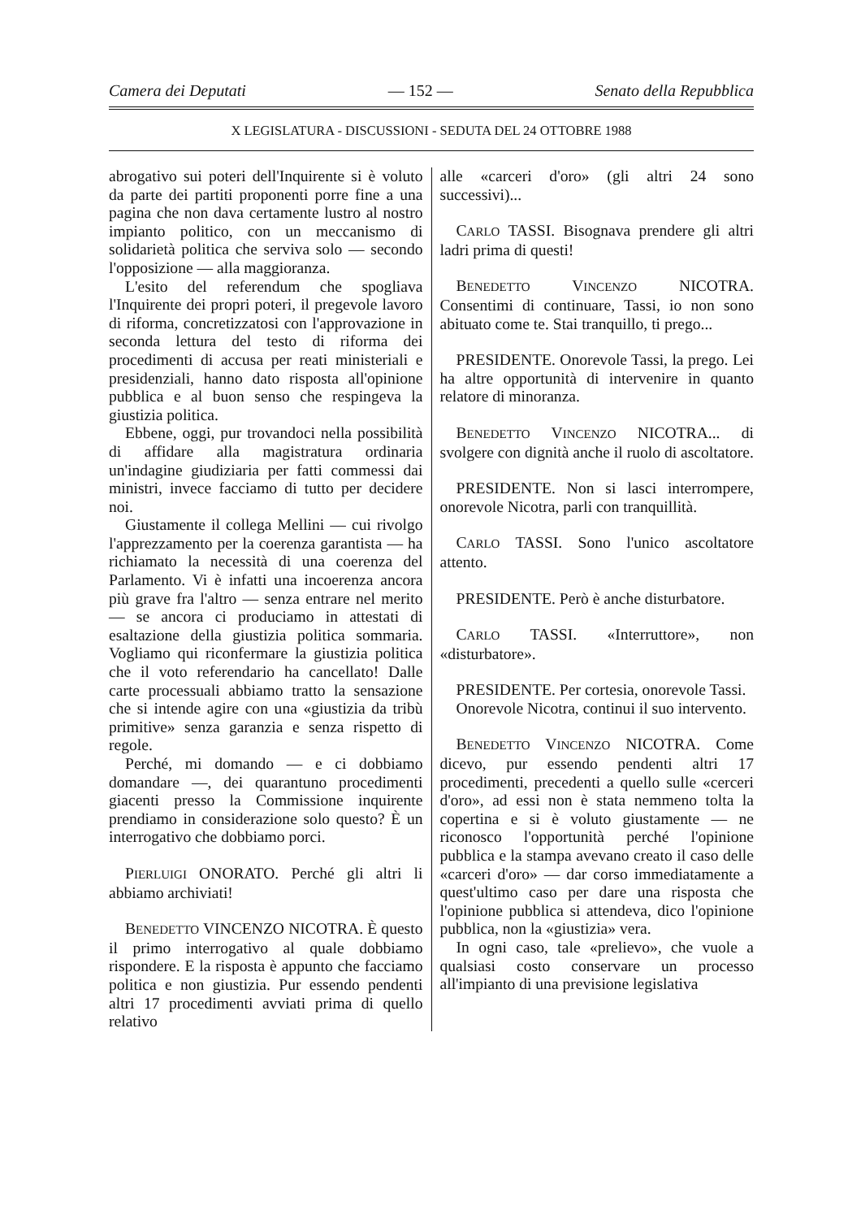Camera dei Deputati — 152 — Senato della Repubblica
X LEGISLATURA - DISCUSSIONI - SEDUTA DEL 24 OTTOBRE 1988
abrogativo sui poteri dell'Inquirente si è voluto da parte dei partiti proponenti porre fine a una pagina che non dava certamente lustro al nostro impianto politico, con un meccanismo di solidarietà politica che serviva solo — secondo l'opposizione — alla maggioranza.
L'esito del referendum che spogliava l'Inquirente dei propri poteri, il pregevole lavoro di riforma, concretizzatosi con l'approvazione in seconda lettura del testo di riforma dei procedimenti di accusa per reati ministeriali e presidenziali, hanno dato risposta all'opinione pubblica e al buon senso che respingeva la giustizia politica.
Ebbene, oggi, pur trovandoci nella possibilità di affidare alla magistratura ordinaria un'indagine giudiziaria per fatti commessi dai ministri, invece facciamo di tutto per decidere noi.
Giustamente il collega Mellini — cui rivolgo l'apprezzamento per la coerenza garantista — ha richiamato la necessità di una coerenza del Parlamento. Vi è infatti una incoerenza ancora più grave fra l'altro — senza entrare nel merito — se ancora ci produciamo in attestati di esaltazione della giustizia politica sommaria. Vogliamo qui riconfermare la giustizia politica che il voto referendario ha cancellato! Dalle carte processuali abbiamo tratto la sensazione che si intende agire con una «giustizia da tribù primitive» senza garanzia e senza rispetto di regole.
Perché, mi domando — e ci dobbiamo domandare —, dei quarantuno procedimenti giacenti presso la Commissione inquirente prendiamo in considerazione solo questo? È un interrogativo che dobbiamo porci.
PIERLUIGI ONORATO. Perché gli altri li abbiamo archiviati!
BENEDETTO VINCENZO NICOTRA. È questo il primo interrogativo al quale dobbiamo rispondere. E la risposta è appunto che facciamo politica e non giustizia. Pur essendo pendenti altri 17 procedimenti avviati prima di quello relativo
alle «carceri d'oro» (gli altri 24 sono successivi)...
CARLO TASSI. Bisognava prendere gli altri ladri prima di questi!
BENEDETTO VINCENZO NICOTRA. Consentimi di continuare, Tassi, io non sono abituato come te. Stai tranquillo, ti prego...
PRESIDENTE. Onorevole Tassi, la prego. Lei ha altre opportunità di intervenire in quanto relatore di minoranza.
BENEDETTO VINCENZO NICOTRA... di svolgere con dignità anche il ruolo di ascoltatore.
PRESIDENTE. Non si lasci interrompere, onorevole Nicotra, parli con tranquillità.
CARLO TASSI. Sono l'unico ascoltatore attento.
PRESIDENTE. Però è anche disturbatore.
CARLO TASSI. «Interruttore», non «disturbatore».
PRESIDENTE. Per cortesia, onorevole Tassi.
Onorevole Nicotra, continui il suo intervento.
BENEDETTO VINCENZO NICOTRA. Come dicevo, pur essendo pendenti altri 17 procedimenti, precedenti a quello sulle «cerceri d'oro», ad essi non è stata nemmeno tolta la copertina e si è voluto giustamente — ne riconosco l'opportunità perché l'opinione pubblica e la stampa avevano creato il caso delle «carceri d'oro» — dar corso immediatamente a quest'ultimo caso per dare una risposta che l'opinione pubblica si attendeva, dico l'opinione pubblica, non la «giustizia» vera.
In ogni caso, tale «prelievo», che vuole a qualsiasi costo conservare un processo all'impianto di una previsione legislativa